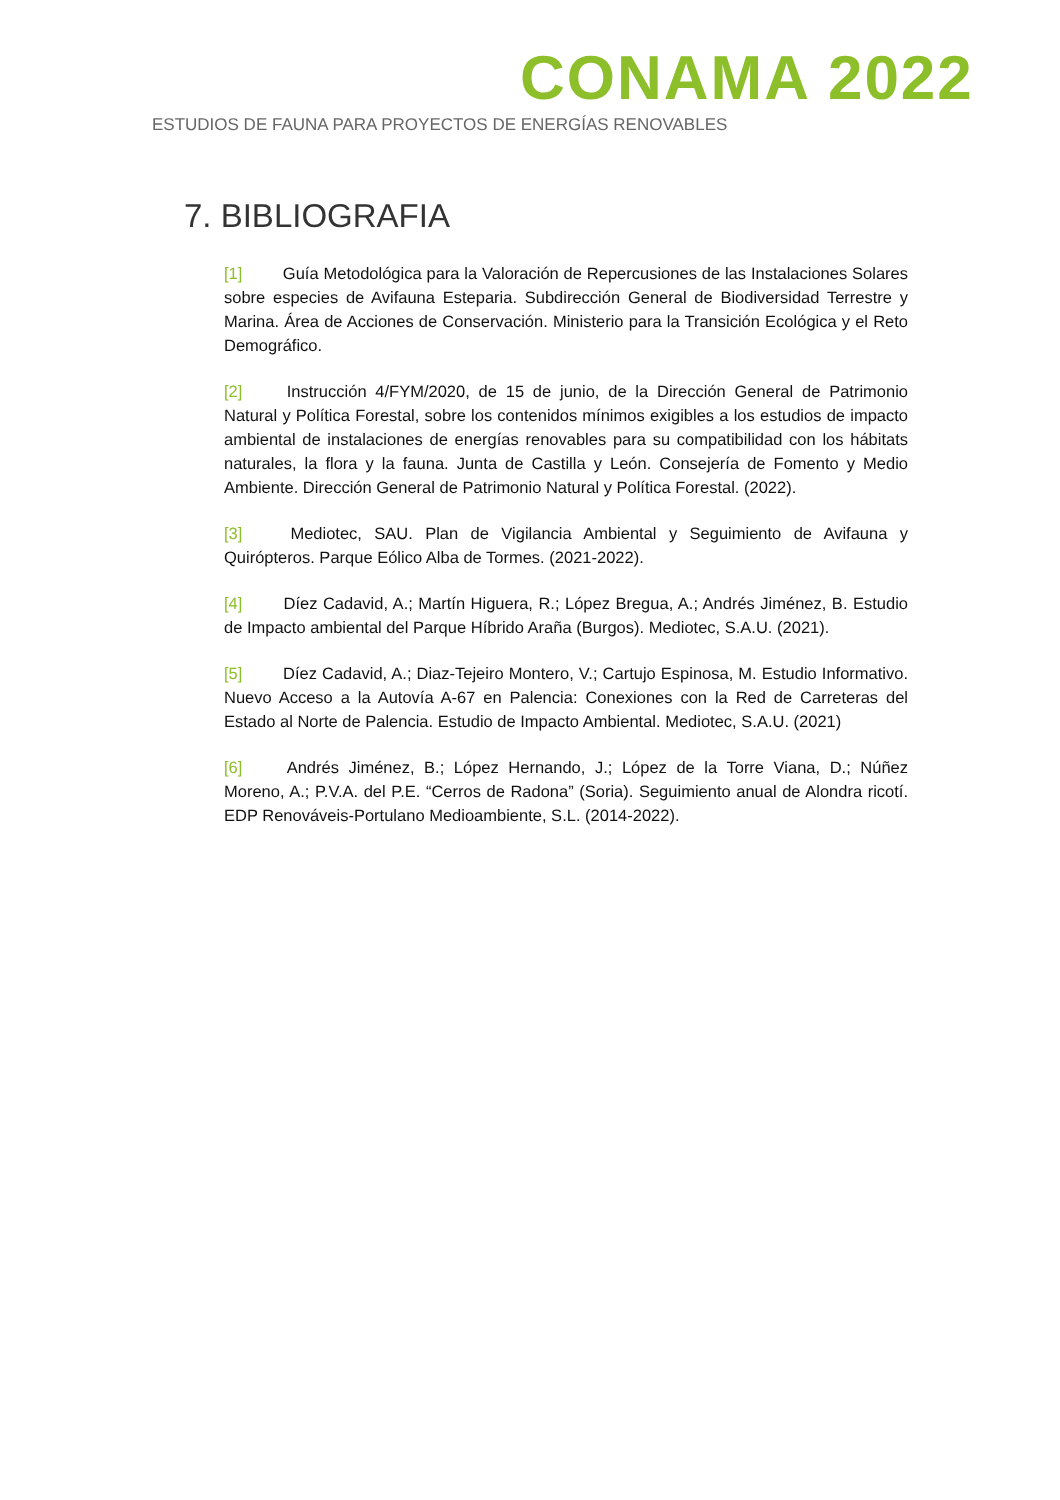CONAMA 2022
ESTUDIOS DE FAUNA PARA PROYECTOS DE ENERGÍAS RENOVABLES
7. BIBLIOGRAFIA
[1] Guía Metodológica para la Valoración de Repercusiones de las Instalaciones Solares sobre especies de Avifauna Esteparia. Subdirección General de Biodiversidad Terrestre y Marina. Área de Acciones de Conservación. Ministerio para la Transición Ecológica y el Reto Demográfico.
[2] Instrucción 4/FYM/2020, de 15 de junio, de la Dirección General de Patrimonio Natural y Política Forestal, sobre los contenidos mínimos exigibles a los estudios de impacto ambiental de instalaciones de energías renovables para su compatibilidad con los hábitats naturales, la flora y la fauna. Junta de Castilla y León. Consejería de Fomento y Medio Ambiente. Dirección General de Patrimonio Natural y Política Forestal. (2022).
[3] Mediotec, SAU. Plan de Vigilancia Ambiental y Seguimiento de Avifauna y Quirópteros. Parque Eólico Alba de Tormes. (2021-2022).
[4] Díez Cadavid, A.; Martín Higuera, R.; López Bregua, A.; Andrés Jiménez, B. Estudio de Impacto ambiental del Parque Híbrido Araña (Burgos). Mediotec, S.A.U. (2021).
[5] Díez Cadavid, A.; Diaz-Tejeiro Montero, V.; Cartujo Espinosa, M. Estudio Informativo. Nuevo Acceso a la Autovía A-67 en Palencia: Conexiones con la Red de Carreteras del Estado al Norte de Palencia. Estudio de Impacto Ambiental. Mediotec, S.A.U. (2021)
[6] Andrés Jiménez, B.; López Hernando, J.; López de la Torre Viana, D.; Núñez Moreno, A.; P.V.A. del P.E. “Cerros de Radona” (Soria). Seguimiento anual de Alondra ricotí. EDP Renováveis-Portulano Medioambiente, S.L. (2014-2022).